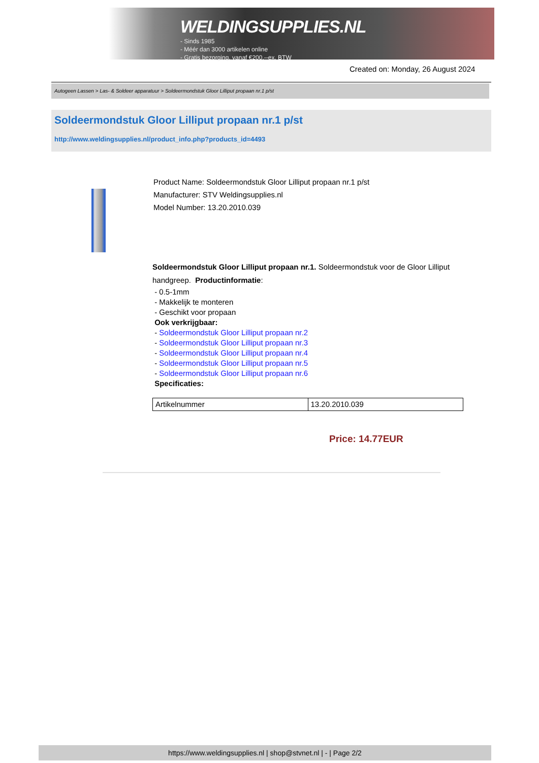WELDINGSUPPLIES.NL
- Sinds 1985
- Méér dan 3000 artikelen online
- Gratis bezorging, vanaf €200,--ex. BTW
Created on: Monday, 26 August 2024
Autogeen Lassen > Las- & Soldeer apparatuur > Soldeermondstuk Gloor Lilliput propaan nr.1 p/st
Soldeermondstuk Gloor Lilliput propaan nr.1 p/st
http://www.weldingsupplies.nl/product_info.php?products_id=4493
Product Name: Soldeermondstuk Gloor Lilliput propaan nr.1 p/st
Manufacturer: STV Weldingsupplies.nl
Model Number: 13.20.2010.039
Soldeermondstuk Gloor Lilliput propaan nr.1. Soldeermondstuk voor de Gloor Lilliput handgreep. Productinformatie:
- 0.5-1mm
- Makkelijk te monteren
- Geschikt voor propaan
Ook verkrijgbaar:
- Soldeermondstuk Gloor Lilliput propaan nr.2
- Soldeermondstuk Gloor Lilliput propaan nr.3
- Soldeermondstuk Gloor Lilliput propaan nr.4
- Soldeermondstuk Gloor Lilliput propaan nr.5
- Soldeermondstuk Gloor Lilliput propaan nr.6
Specificaties:
| Artikelnummer | 13.20.2010.039 |
Price: 14.77EUR
https://www.weldingsupplies.nl | shop@stvnet.nl | - | Page 2/2